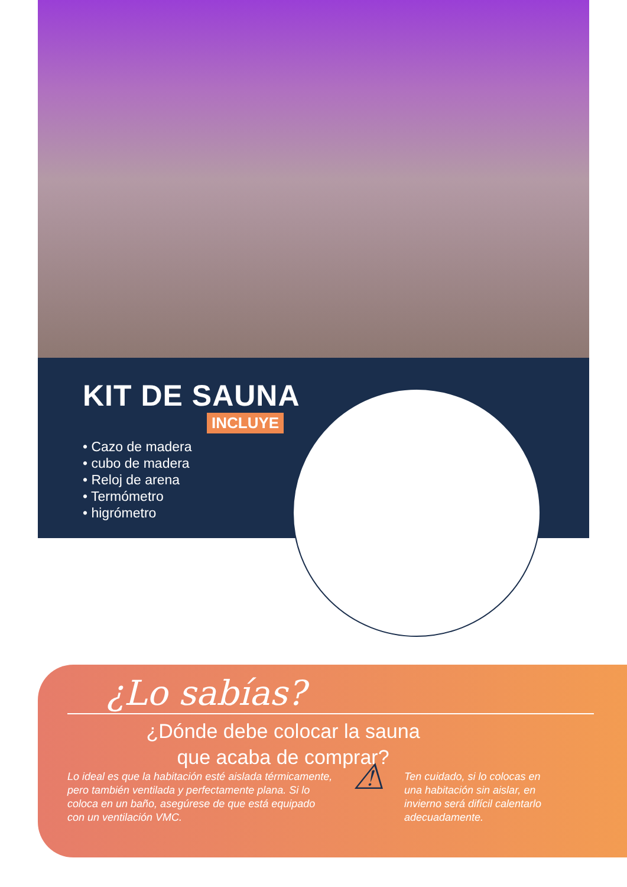KIT DE SAUNA
INCLUYE
• Cazo de madera
• cubo de madera
• Reloj de arena
• Termómetro
• higrómetro
¿Lo sabías?
¿Dónde debe colocar la sauna
que acaba de comprar?
Lo ideal es que la habitación esté aislada térmicamente, pero también ventilada y perfectamente plana. Si lo coloca en un baño, asegúrese de que está equipado con un ventilación VMC.
⚠
Ten cuidado, si lo colocas en una habitación sin aislar, en invierno será difícil calentarlo adecuadamente.